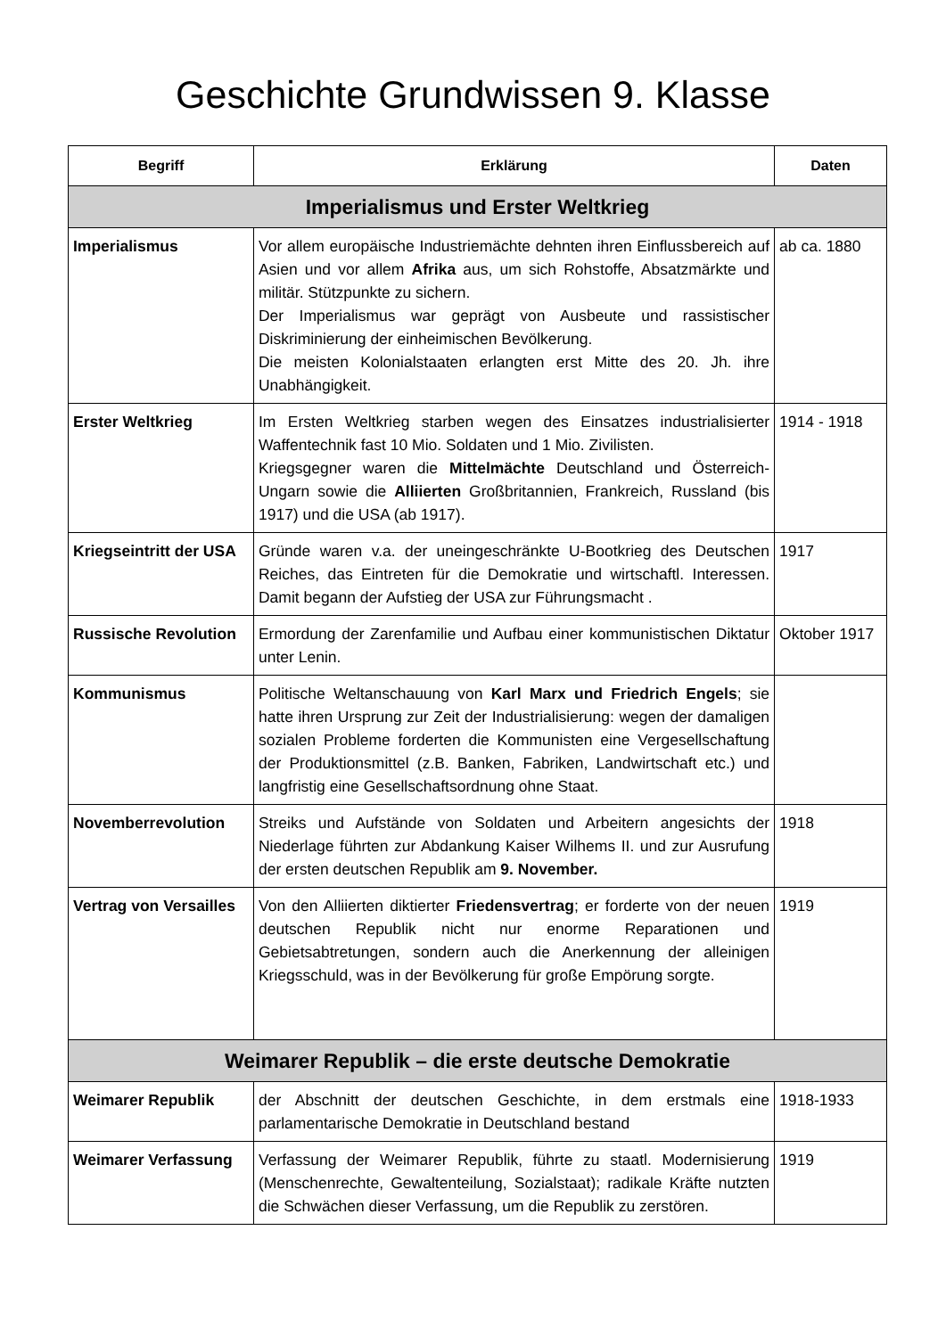Geschichte Grundwissen 9. Klasse
| Begriff | Erklärung | Daten |
| --- | --- | --- |
| Imperialismus und Erster Weltkrieg | | |
| Imperialismus | Vor allem europäische Industriemächte dehnten ihren Einflussbereich auf Asien und vor allem Afrika aus, um sich Rohstoffe, Absatzmärkte und militär. Stützpunkte zu sichern. Der Imperialismus war geprägt von Ausbeute und rassistischer Diskriminierung der einheimischen Bevölkerung. Die meisten Kolonialstaaten erlangten erst Mitte des 20. Jh. ihre Unabhängigkeit. | ab ca. 1880 |
| Erster Weltkrieg | Im Ersten Weltkrieg starben wegen des Einsatzes industrialisierter Waffentechnik fast 10 Mio. Soldaten und 1 Mio. Zivilisten. Kriegsgegner waren die Mittelmächte Deutschland und Österreich-Ungarn sowie die Alliierten Großbritannien, Frankreich, Russland (bis 1917) und die USA (ab 1917). | 1914 - 1918 |
| Kriegseintritt der USA | Gründe waren v.a. der uneingeschränkte U-Bootkrieg des Deutschen Reiches, das Eintreten für die Demokratie und wirtschaftl. Interessen. Damit begann der Aufstieg der USA zur Führungsmacht . | 1917 |
| Russische Revolution | Ermordung der Zarenfamilie und Aufbau einer kommunistischen Diktatur unter Lenin. | Oktober 1917 |
| Kommunismus | Politische Weltanschauung von Karl Marx und Friedrich Engels ; sie hatte ihren Ursprung zur Zeit der Industrialisierung: wegen der damaligen sozialen Probleme forderten die Kommunisten eine Vergesellschaftung der Produktionsmittel (z.B. Banken, Fabriken, Landwirtschaft etc.) und langfristig eine Gesellschaftsordnung ohne Staat. | |
| Novemberrevolution | Streiks und Aufstände von Soldaten und Arbeitern angesichts der Niederlage führten zur Abdankung Kaiser Wilhems II. und zur Ausrufung der ersten deutschen Republik am 9. November. | 1918 |
| Vertrag von Versailles | Von den Alliierten diktierter Friedensvertrag ; er forderte von der neuen deutschen Republik nicht nur enorme Reparationen und Gebietsabtretungen, sondern auch die Anerkennung der alleinigen Kriegsschuld, was in der Bevölkerung für große Empörung sorgte. | 1919 |
| Weimarer Republik – die erste deutsche Demokratie | | |
| Weimarer Republik | der Abschnitt der deutschen Geschichte, in dem erstmals eine parlamentarische Demokratie in Deutschland bestand | 1918-1933 |
| Weimarer Verfassung | Verfassung der Weimarer Republik, führte zu staatl. Modernisierung (Menschenrechte, Gewaltenteilung, Sozialstaat); radikale Kräfte nutzten die Schwächen dieser Verfassung, um die Republik zu zerstören. | 1919 |